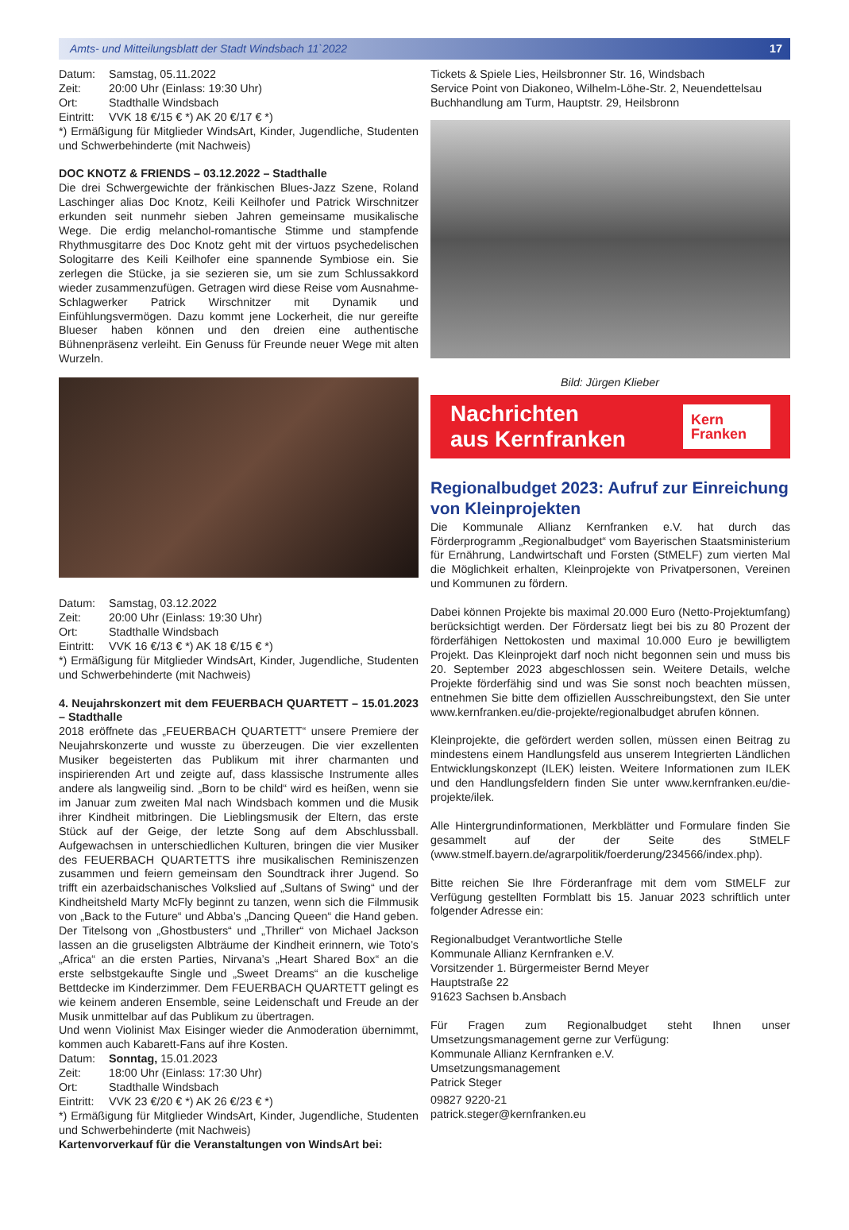Amts- und Mitteilungsblatt der Stadt Windsbach 11`2022 17
Datum: Samstag, 05.11.2022
Zeit: 20:00 Uhr (Einlass: 19:30 Uhr)
Ort: Stadthalle Windsbach
Eintritt: VVK 18 €/15 € *) AK 20 €/17 € *)
*) Ermäßigung für Mitglieder WindsArt, Kinder, Jugendliche, Studenten und Schwerbehinderte (mit Nachweis)
DOC KNOTZ & FRIENDS – 03.12.2022 – Stadthalle
Die drei Schwergewichte der fränkischen Blues-Jazz Szene, Roland Laschinger alias Doc Knotz, Keili Keilhofer und Patrick Wirschnitzer erkunden seit nunmehr sieben Jahren gemeinsame musikalische Wege. Die erdig melanchol-romantische Stimme und stampfende Rhythmusgitarre des Doc Knotz geht mit der virtuos psychedelischen Sologitarre des Keili Keilhofer eine spannende Symbiose ein. Sie zerlegen die Stücke, ja sie sezieren sie, um sie zum Schlussakkord wieder zusammenzufügen. Getragen wird diese Reise vom Ausnahme-Schlagwerker Patrick Wirschnitzer mit Dynamik und Einfühlungsvermögen. Dazu kommt jene Lockerheit, die nur gereifte Blueser haben können und den dreien eine authentische Bühnenpräsenz verleiht. Ein Genuss für Freunde neuer Wege mit alten Wurzeln.
Datum: Samstag, 03.12.2022
Zeit: 20:00 Uhr (Einlass: 19:30 Uhr)
Ort: Stadthalle Windsbach
Eintritt: VVK 16 €/13 € *) AK 18 €/15 € *)
*) Ermäßigung für Mitglieder WindsArt, Kinder, Jugendliche, Studenten und Schwerbehinderte (mit Nachweis)
4. Neujahrskonzert mit dem FEUERBACH QUARTETT – 15.01.2023 – Stadthalle
2018 eröffnete das „FEUERBACH QUARTETT“ unsere Premiere der Neujahrskonzerte und wusste zu überzeugen. Die vier exzellenten Musiker begeisterten das Publikum mit ihrer charmanten und inspirierenden Art und zeigte auf, dass klassische Instrumente alles andere als langweilig sind. „Born to be child“ wird es heißen, wenn sie im Januar zum zweiten Mal nach Windsbach kommen und die Musik ihrer Kindheit mitbringen. Die Lieblingsmusik der Eltern, das erste Stück auf der Geige, der letzte Song auf dem Abschlussball. Aufgewachsen in unterschiedlichen Kulturen, bringen die vier Musiker des FEUERBACH QUARTETTS ihre musikalischen Reminiszenzen zusammen und feiern gemeinsam den Soundtrack ihrer Jugend. So trifft ein azerbaidschanisches Volkslied auf „Sultans of Swing“ und der Kindheitsheld Marty McFly beginnt zu tanzen, wenn sich die Filmmusik von „Back to the Future“ und Abba’s „Dancing Queen“ die Hand geben. Der Titelsong von „Ghostbusters“ und „Thriller“ von Michael Jackson lassen an die gruseligsten Albträume der Kindheit erinnern, wie Toto’s „Africa“ an die ersten Parties, Nirvana’s „Heart Shared Box“ an die erste selbstgekaufte Single und „Sweet Dreams“ an die kuschelige Bettdecke im Kinderzimmer. Dem FEUERBACH QUARTETT gelingt es wie keinem anderen Ensemble, seine Leidenschaft und Freude an der Musik unmittelbar auf das Publikum zu übertragen.
Und wenn Violinist Max Eisinger wieder die Anmoderation übernimmt, kommen auch Kabarett-Fans auf ihre Kosten.
Datum: Sonntag, 15.01.2023
Zeit: 18:00 Uhr (Einlass: 17:30 Uhr)
Ort: Stadthalle Windsbach
Eintritt: VVK 23 €/20 € *) AK 26 €/23 € *)
*) Ermäßigung für Mitglieder WindsArt, Kinder, Jugendliche, Studenten und Schwerbehinderte (mit Nachweis)
Kartenvorverkauf für die Veranstaltungen von WindsArt bei:
Tickets & Spiele Lies, Heilsbronner Str. 16, Windsbach
Service Point von Diakoneo, Wilhelm-Löhe-Str. 2, Neuendettelsau
Buchhandlung am Turm, Hauptstr. 29, Heilsbronn
Bild: Jürgen Klieber
Nachrichten
aus Kernfranken
Kern
Franken
Regionalbudget 2023: Aufruf zur Einreichung von Kleinprojekten
Die Kommunale Allianz Kernfranken e.V. hat durch das Förderprogramm „Regionalbudget“ vom Bayerischen Staatsministerium für Ernährung, Landwirtschaft und Forsten (StMELF) zum vierten Mal die Möglichkeit erhalten, Kleinprojekte von Privatpersonen, Vereinen und Kommunen zu fördern.
Dabei können Projekte bis maximal 20.000 Euro (Netto-Projektumfang) berücksichtigt werden. Der Fördersatz liegt bei bis zu 80 Prozent der förderfähigen Nettokosten und maximal 10.000 Euro je bewilligtem Projekt. Das Kleinprojekt darf noch nicht begonnen sein und muss bis 20. September 2023 abgeschlossen sein. Weitere Details, welche Projekte förderfähig sind und was Sie sonst noch beachten müssen, entnehmen Sie bitte dem offiziellen Ausschreibungstext, den Sie unter www.kernfranken.eu/die-projekte/regionalbudget abrufen können.
Kleinprojekte, die gefördert werden sollen, müssen einen Beitrag zu mindestens einem Handlungsfeld aus unserem Integrierten Ländlichen Entwicklungskonzept (ILEK) leisten. Weitere Informationen zum ILEK und den Handlungsfeldern finden Sie unter www.kernfranken.eu/die-projekte/ilek.
Alle Hintergrundinformationen, Merkblätter und Formulare finden Sie gesammelt auf der der Seite des StMELF (www.stmelf.bayern.de/agrarpolitik/foerderung/234566/index.php).
Bitte reichen Sie Ihre Förderanfrage mit dem vom StMELF zur Verfügung gestellten Formblatt bis 15. Januar 2023 schriftlich unter folgender Adresse ein:
Regionalbudget Verantwortliche Stelle
Kommunale Allianz Kernfranken e.V.
Vorsitzender 1. Bürgermeister Bernd Meyer
Hauptstraße 22
91623 Sachsen b.Ansbach
Für Fragen zum Regionalbudget steht Ihnen unser Umsetzungsmanagement gerne zur Verfügung:
Kommunale Allianz Kernfranken e.V.
Umsetzungsmanagement
Patrick Steger
09827 9220-21
patrick.steger@kernfranken.eu